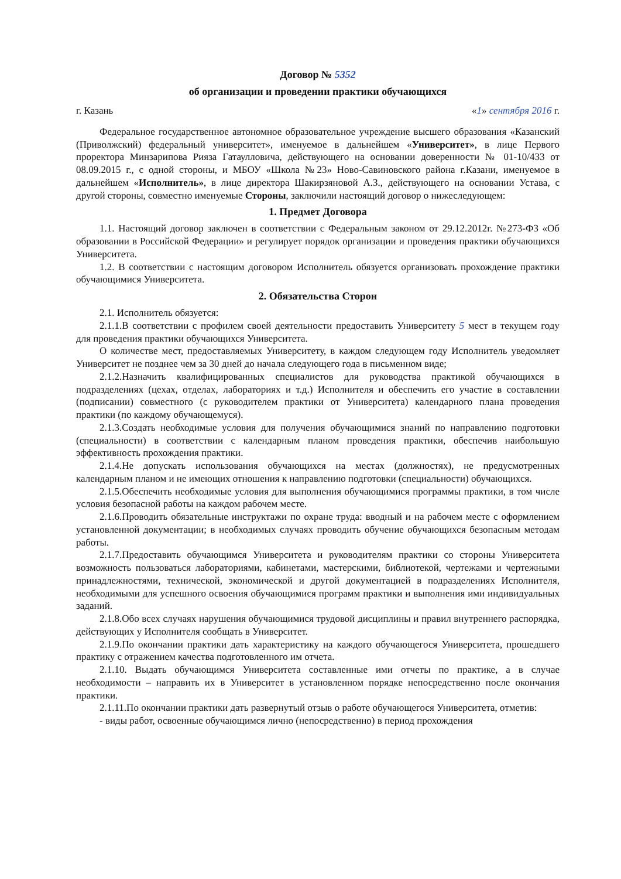Договор № 5352
об организации и проведении практики обучающихся
г. Казань «1» сентября 2016 г.
Федеральное государственное автономное образовательное учреждение высшего образования «Казанский (Приволжский) федеральный университет», именуемое в дальнейшем «Университет», в лице Первого проректора Минзарипова Рияза Гатаулловича, действующего на основании доверенности № 01-10/433 от 08.09.2015 г., с одной стороны, и МБОУ «Школа №23» Ново-Савиновского района г.Казани, именуемое в дальнейшем «Исполнитель», в лице директора Шакирзяновой А.З., действующего на основании Устава, с другой стороны, совместно именуемые Стороны, заключили настоящий договор о нижеследующем:
1. Предмет Договора
1.1. Настоящий договор заключен в соответствии с Федеральным законом от 29.12.2012г. №273-ФЗ «Об образовании в Российской Федерации» и регулирует порядок организации и проведения практики обучающихся Университета.
1.2. В соответствии с настоящим договором Исполнитель обязуется организовать прохождение практики обучающимися Университета.
2. Обязательства Сторон
2.1. Исполнитель обязуется:
2.1.1.В соответствии с профилем своей деятельности предоставить Университету 5 мест в текущем году для проведения практики обучающихся Университета.
О количестве мест, предоставляемых Университету, в каждом следующем году Исполнитель уведомляет Университет не позднее чем за 30 дней до начала следующего года в письменном виде;
2.1.2.Назначить квалифицированных специалистов для руководства практикой обучающихся в подразделениях (цехах, отделах, лабораториях и т.д.) Исполнителя и обеспечить его участие в составлении (подписании) совместного (с руководителем практики от Университета) календарного плана проведения практики (по каждому обучающемуся).
2.1.3.Создать необходимые условия для получения обучающимися знаний по направлению подготовки (специальности) в соответствии с календарным планом проведения практики, обеспечив наибольшую эффективность прохождения практики.
2.1.4.Не допускать использования обучающихся на местах (должностях), не предусмотренных календарным планом и не имеющих отношения к направлению подготовки (специальности) обучающихся.
2.1.5.Обеспечить необходимые условия для выполнения обучающимися программы практики, в том числе условия безопасной работы на каждом рабочем месте.
2.1.6.Проводить обязательные инструктажи по охране труда: вводный и на рабочем месте с оформлением установленной документации; в необходимых случаях проводить обучение обучающихся безопасным методам работы.
2.1.7.Предоставить обучающимся Университета и руководителям практики со стороны Университета возможность пользоваться лабораториями, кабинетами, мастерскими, библиотекой, чертежами и чертежными принадлежностями, технической, экономической и другой документацией в подразделениях Исполнителя, необходимыми для успешного освоения обучающимися программ практики и выполнения ими индивидуальных заданий.
2.1.8.Обо всех случаях нарушения обучающимися трудовой дисциплины и правил внутреннего распорядка, действующих у Исполнителя сообщать в Университет.
2.1.9.По окончании практики дать характеристику на каждого обучающегося Университета, прошедшего практику с отражением качества подготовленного им отчета.
2.1.10. Выдать обучающимся Университета составленные ими отчеты по практике, а в случае необходимости – направить их в Университет в установленном порядке непосредственно после окончания практики.
2.1.11.По окончании практики дать развернутый отзыв о работе обучающегося Университета, отметив:
- виды работ, освоенные обучающимся лично (непосредственно) в период прохождения